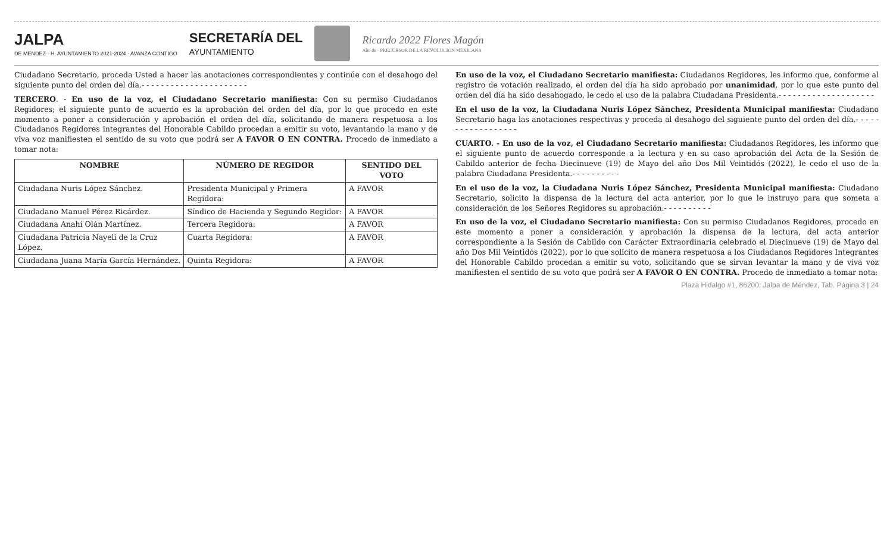JALPA
DE MENDEZ · H. AYUNTAMIENTO 2021-2024 · AVANZA CONTIGO
SECRETARÍA DEL
AYUNTAMIENTO
Ricardo 2022 Flores Magón
Año de · PRECURSOR DE LA REVOLUCIÓN MEXICANA
Ciudadano Secretario, proceda Usted a hacer las anotaciones correspondientes y continúe con el desahogo del siguiente punto del orden del día.- - - - - - - - - - - - - - - - - - - - - -
TERCERO. - En uso de la voz, el Ciudadano Secretario manifiesta: Con su permiso Ciudadanos Regidores; el siguiente punto de acuerdo es la aprobación del orden del día, por lo que procedo en este momento a poner a consideración y aprobación el orden del día, solicitando de manera respetuosa a los Ciudadanos Regidores integrantes del Honorable Cabildo procedan a emitir su voto, levantando la mano y de viva voz manifiesten el sentido de su voto que podrá ser A FAVOR O EN CONTRA. Procedo de inmediato a tomar nota:
| NOMBRE | NÚMERO DE REGIDOR | SENTIDO DEL VOTO |
| --- | --- | --- |
| Ciudadana Nuris López Sánchez. | Presidenta Municipal y Primera Regidora: | A FAVOR |
| Ciudadano Manuel Pérez Ricárdez. | Síndico de Hacienda y Segundo Regidor: | A FAVOR |
| Ciudadana Anahí Olán Martínez. | Tercera Regidora: | A FAVOR |
| Ciudadana Patricia Nayeli de la Cruz López. | Cuarta Regidora: | A FAVOR |
| Ciudadana Juana María García Hernández. | Quinta Regidora: | A FAVOR |
En uso de la voz, el Ciudadano Secretario manifiesta: Ciudadanos Regidores, les informo que, conforme al registro de votación realizado, el orden del día ha sido aprobado por unanimidad, por lo que este punto del orden del día ha sido desahogado, le cedo el uso de la palabra Ciudadana Presidenta.- - - - - - - - - - - - - - - - - - - -
En el uso de la voz, la Ciudadana Nuris López Sánchez, Presidenta Municipal manifiesta: Ciudadano Secretario haga las anotaciones respectivas y proceda al desahogo del siguiente punto del orden del día.- - - - - - - - - - - - - - - - - -
CUARTO. - En uso de la voz, el Ciudadano Secretario manifiesta: Ciudadanos Regidores, les informo que el siguiente punto de acuerdo corresponde a la lectura y en su caso aprobación del Acta de la Sesión de Cabildo anterior de fecha Diecinueve (19) de Mayo del año Dos Mil Veintidós (2022), le cedo el uso de la palabra Ciudadana Presidenta.- - - - - - - - - -
En el uso de la voz, la Ciudadana Nuris López Sánchez, Presidenta Municipal manifiesta: Ciudadano Secretario, solicito la dispensa de la lectura del acta anterior, por lo que le instruyo para que someta a consideración de los Señores Regidores su aprobación.- - - - - - - - - -
En uso de la voz, el Ciudadano Secretario manifiesta: Con su permiso Ciudadanos Regidores, procedo en este momento a poner a consideración y aprobación la dispensa de la lectura, del acta anterior correspondiente a la Sesión de Cabildo con Carácter Extraordinaria celebrado el Diecinueve (19) de Mayo del año Dos Mil Veintidós (2022), por lo que solicito de manera respetuosa a los Ciudadanos Regidores Integrantes del Honorable Cabildo procedan a emitir su voto, solicitando que se sirvan levantar la mano y de viva voz manifiesten el sentido de su voto que podrá ser A FAVOR O EN CONTRA. Procedo de inmediato a tomar nota:
Plaza Hidalgo #1, 86200; Jalpa de Méndez, Tab. Página 3 | 24